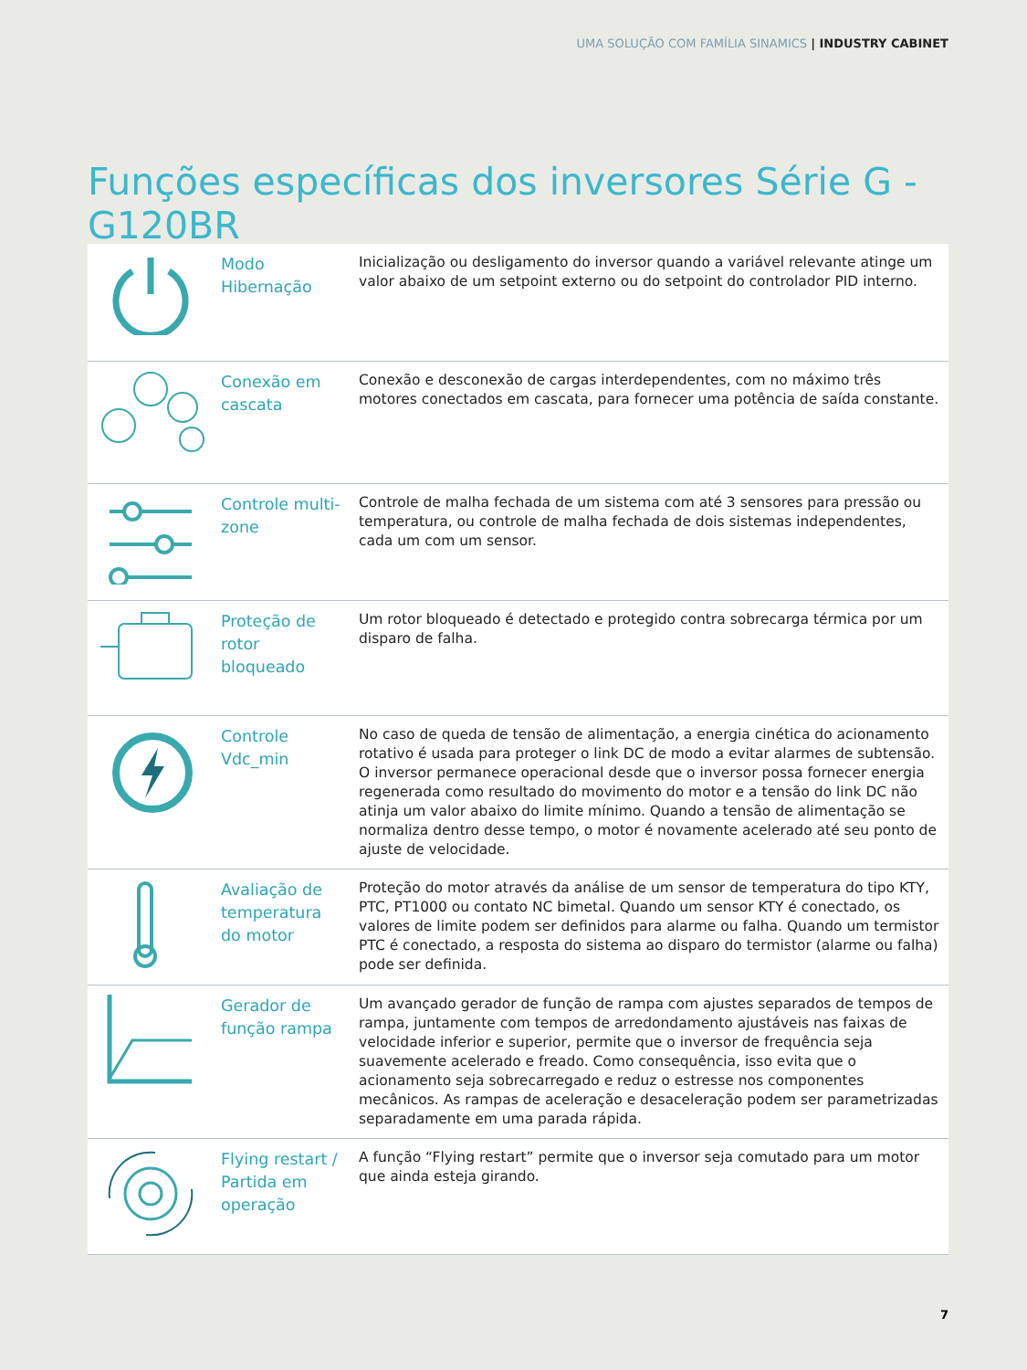UMA SOLUÇÃO COM FAMÍLIA SINAMICS | INDUSTRY CABINET
Funções específicas dos inversores Série G - G120BR
| | Modo Hibernação | Inicialização ou desligamento do inversor quando a variável relevante atinge um valor abaixo de um setpoint externo ou do setpoint do controlador PID interno. |
| | Conexão em cascata | Conexão e desconexão de cargas interdependentes, com no máximo três motores conectados em cascata, para fornecer uma potência de saída constante. |
| | Controle multi-zone | Controle de malha fechada de um sistema com até 3 sensores para pressão ou temperatura, ou controle de malha fechada de dois sistemas independentes, cada um com um sensor. |
| | Proteção de rotor bloqueado | Um rotor bloqueado é detectado e protegido contra sobrecarga térmica por um disparo de falha. |
| | Controle Vdc_min | No caso de queda de tensão de alimentação, a energia cinética do acionamento rotativo é usada para proteger o link DC de modo a evitar alarmes de subtensão. O inversor permanece operacional desde que o inversor possa fornecer energia regenerada como resultado do movimento do motor e a tensão do link DC não atinja um valor abaixo do limite mínimo. Quando a tensão de alimentação se normaliza dentro desse tempo, o motor é novamente acelerado até seu ponto de ajuste de velocidade. |
| | Avaliação de temperatura do motor | Proteção do motor através da análise de um sensor de temperatura do tipo KTY, PTC, PT1000 ou contato NC bimetal. Quando um sensor KTY é conectado, os valores de limite podem ser definidos para alarme ou falha. Quando um termistor PTC é conectado, a resposta do sistema ao disparo do termistor (alarme ou falha) pode ser definida. |
| | Gerador de função rampa | Um avançado gerador de função de rampa com ajustes separados de tempos de rampa, juntamente com tempos de arredondamento ajustáveis nas faixas de velocidade inferior e superior, permite que o inversor de frequência seja suavemente acelerado e freado. Como consequência, isso evita que o acionamento seja sobrecarregado e reduz o estresse nos componentes mecânicos. As rampas de aceleração e desaceleração podem ser parametrizadas separadamente em uma parada rápida. |
| | Flying restart / Partida em operação | A função “Flying restart” permite que o inversor seja comutado para um motor que ainda esteja girando. |
7